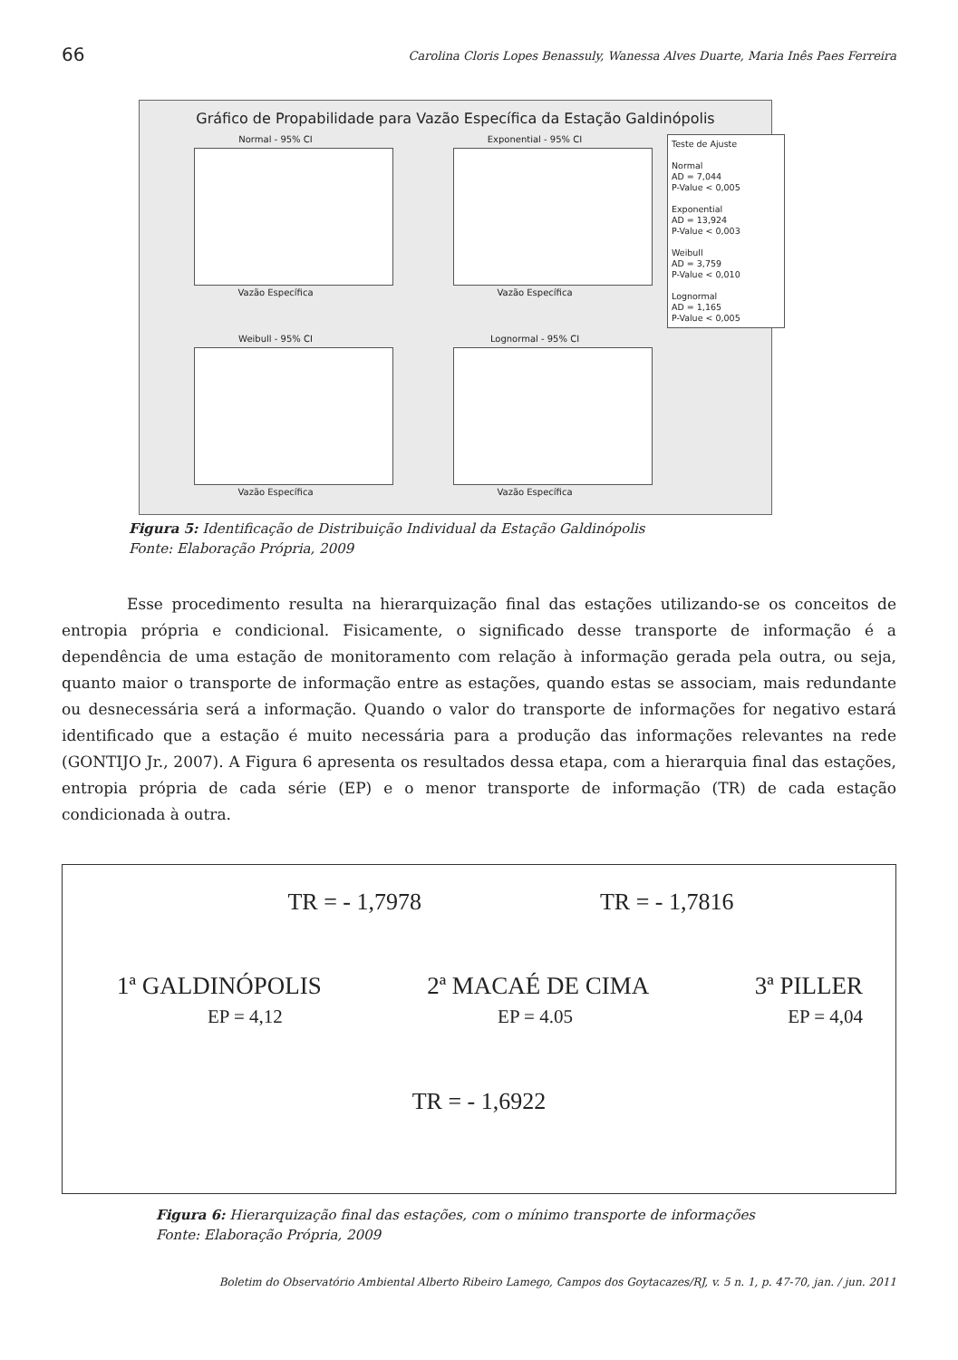66 Carolina Cloris Lopes Benassuly, Wanessa Alves Duarte, Maria Inês Paes Ferreira
Gráfico de Propabilidade para Vazão Específica da Estação Galdinópolis
Normal - 95% CI
Vazão Específica
Exponential - 95% CI
Vazão Específica
Teste de Ajuste
Normal
AD = 7,044
P-Value < 0,005
Exponential
AD = 13,924
P-Value < 0,003
Weibull
AD = 3,759
P-Value < 0,010
Lognormal
AD = 1,165
P-Value < 0,005
Weibull - 95% CI
Vazão Específica
Lognormal - 95% CI
Vazão Específica
Figura 5: Identificação de Distribuição Individual da Estação Galdinópolis
Fonte: Elaboração Própria, 2009
Esse procedimento resulta na hierarquização final das estações utilizando-se os conceitos de entropia própria e condicional. Fisicamente, o significado desse transporte de informação é a dependência de uma estação de monitoramento com relação à informação gerada pela outra, ou seja, quanto maior o transporte de informação entre as estações, quando estas se associam, mais redundante ou desnecessária será a informação. Quando o valor do transporte de informações for negativo estará identificado que a estação é muito necessária para a produção das informações relevantes na rede (GONTIJO Jr., 2007). A Figura 6 apresenta os resultados dessa etapa, com a hierarquia final das estações, entropia própria de cada série (EP) e o menor transporte de informação (TR) de cada estação condicionada à outra.
TR = - 1,7978 TR = - 1,7816
1ª GALDINÓPOLIS 2ª MACAÉ DE CIMA 3ª PILLER
EP = 4,12 EP = 4.05 EP = 4,04
TR = - 1,6922
Figura 6: Hierarquização final das estações, com o mínimo transporte de informações
Fonte: Elaboração Própria, 2009
Boletim do Observatório Ambiental Alberto Ribeiro Lamego, Campos dos Goytacazes/RJ, v. 5 n. 1, p. 47-70, jan. / jun. 2011